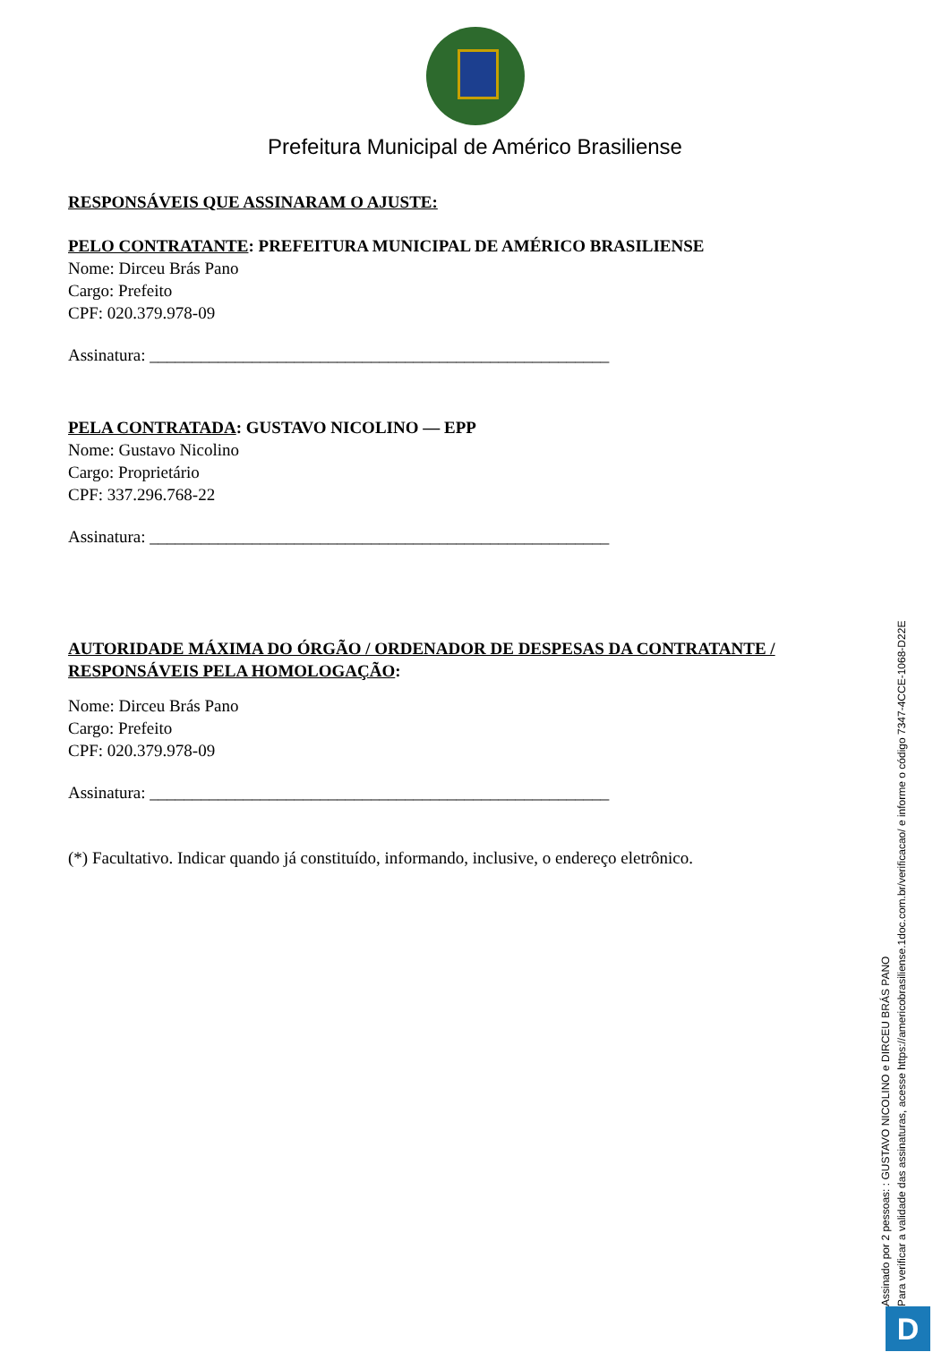Prefeitura Municipal de Américo Brasiliense
RESPONSÁVEIS QUE ASSINARAM O AJUSTE:
PELO CONTRATANTE: PREFEITURA MUNICIPAL DE AMÉRICO BRASILIENSE
Nome: Dirceu Brás Pano
Cargo: Prefeito
CPF: 020.379.978-09
Assinatura: ______________________________________________________
PELA CONTRATADA: GUSTAVO NICOLINO — EPP
Nome: Gustavo Nicolino
Cargo: Proprietário
CPF: 337.296.768-22
Assinatura: ______________________________________________________
AUTORIDADE MÁXIMA DO ÓRGÃO / ORDENADOR DE DESPESAS DA CONTRATANTE / RESPONSÁVEIS PELA HOMOLOGAÇÃO:
Nome: Dirceu Brás Pano
Cargo: Prefeito
CPF: 020.379.978-09
Assinatura: ______________________________________________________
(*) Facultativo. Indicar quando já constituído, informando, inclusive, o endereço eletrônico.
Assinado por 2 pessoas: : GUSTAVO NICOLINO e DIRCEU BRÁS PANO
Para verificar a validade das assinaturas, acesse https://americobrasiliense.1doc.com.br/verificacao/ e informe o código 7347-4CCE-1068-D22E
D